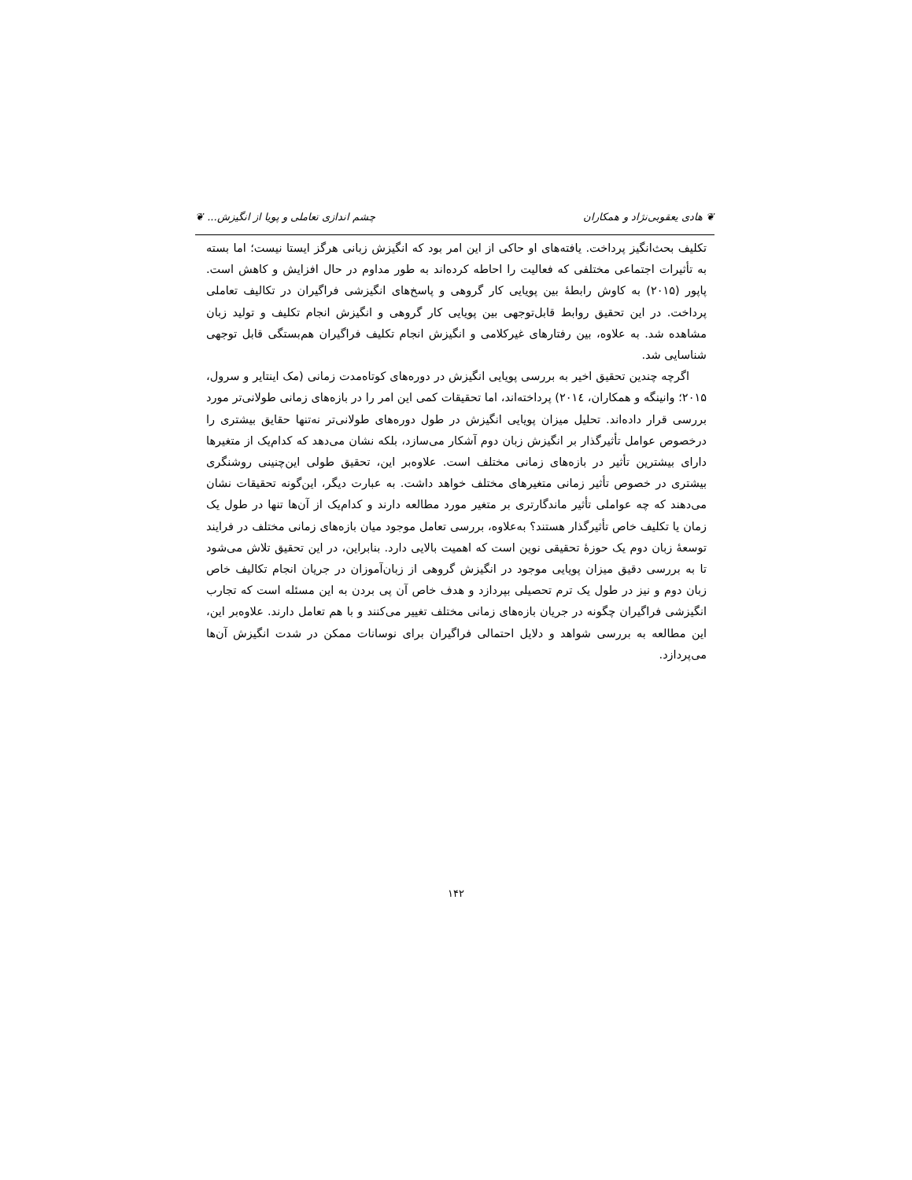❦ هادی یعقوبی‌نژاد و همکاران چشم اندازی تعاملی و پویا از انگیزش... ❦
تکلیف بحث‌انگیز پرداخت. یافته‌های او حاکی از این امر بود که انگیزش زبانی هرگز ایستا نیست؛ اما بسته به تأثیرات اجتماعی مختلفی که فعالیت را احاطه کرده‌اند به طور مداوم در حال افزایش و کاهش است. پاپور (۲۰۱۵) به کاوش رابطهٔ بین پویایی کار گروهی و پاسخ‌های انگیزشی فراگیران در تکالیف تعاملی پرداخت. در این تحقیق روابط قابل‌توجهی بین پویایی کار گروهی و انگیزش انجام تکلیف و تولید زبان مشاهده شد. به علاوه، بین رفتارهای غیرکلامی و انگیزش انجام تکلیف فراگیران هم‌بستگی قابل توجهی شناسایی شد.
اگرچه چندین تحقیق اخیر به بررسی پویایی انگیزش در دوره‌های کوتاه‌مدت زمانی (مک اینتایر و سرول، ۲۰۱۵؛ وانینگه و همکاران، ۲۰۱٤) پرداخته‌اند، اما تحقیقات کمی این امر را در بازه‌های زمانی طولانی‌تر مورد بررسی قرار داده‌اند. تحلیل میزان پویایی انگیزش در طول دوره‌های طولانی‌تر نه‌تنها حقایق بیشتری را درخصوص عوامل تأثیرگذار بر انگیزش زبان دوم آشکار می‌سازد، بلکه نشان می‌دهد که کدام‌یک از متغیرها دارای بیشترین تأثیر در بازه‌های زمانی مختلف است. علاوه‌بر این، تحقیق طولی این‌چنینی روشنگری بیشتری در خصوص تأثیر زمانی متغیرهای مختلف خواهد داشت. به عبارت دیگر، این‌گونه تحقیقات نشان می‌دهند که چه عواملی تأثیر ماندگارتری بر متغیر مورد مطالعه دارند و کدام‌یک از آن‌ها تنها در طول یک زمان یا تکلیف خاص تأثیرگذار هستند؟ به‌علاوه، بررسی تعامل موجود میان بازه‌های زمانی مختلف در فرایند توسعهٔ زبان دوم یک حوزهٔ تحقیقی نوین است که اهمیت بالایی دارد. بنابراین، در این تحقیق تلاش می‌شود تا به بررسی دقیق میزان پویایی موجود در انگیزش گروهی از زبان‌آموزان در جریان انجام تکالیف خاص زبان دوم و نیز در طول یک ترم تحصیلی بپردازد و هدف خاص آن پی بردن به این مسئله است که تجارب انگیزشی فراگیران چگونه در جریان بازه‌های زمانی مختلف تغییر می‌کنند و با هم تعامل دارند. علاوه‌بر این، این مطالعه به بررسی شواهد و دلایل احتمالی فراگیران برای نوسانات ممکن در شدت انگیزش آن‌ها می‌پردازد.
۱۴۲